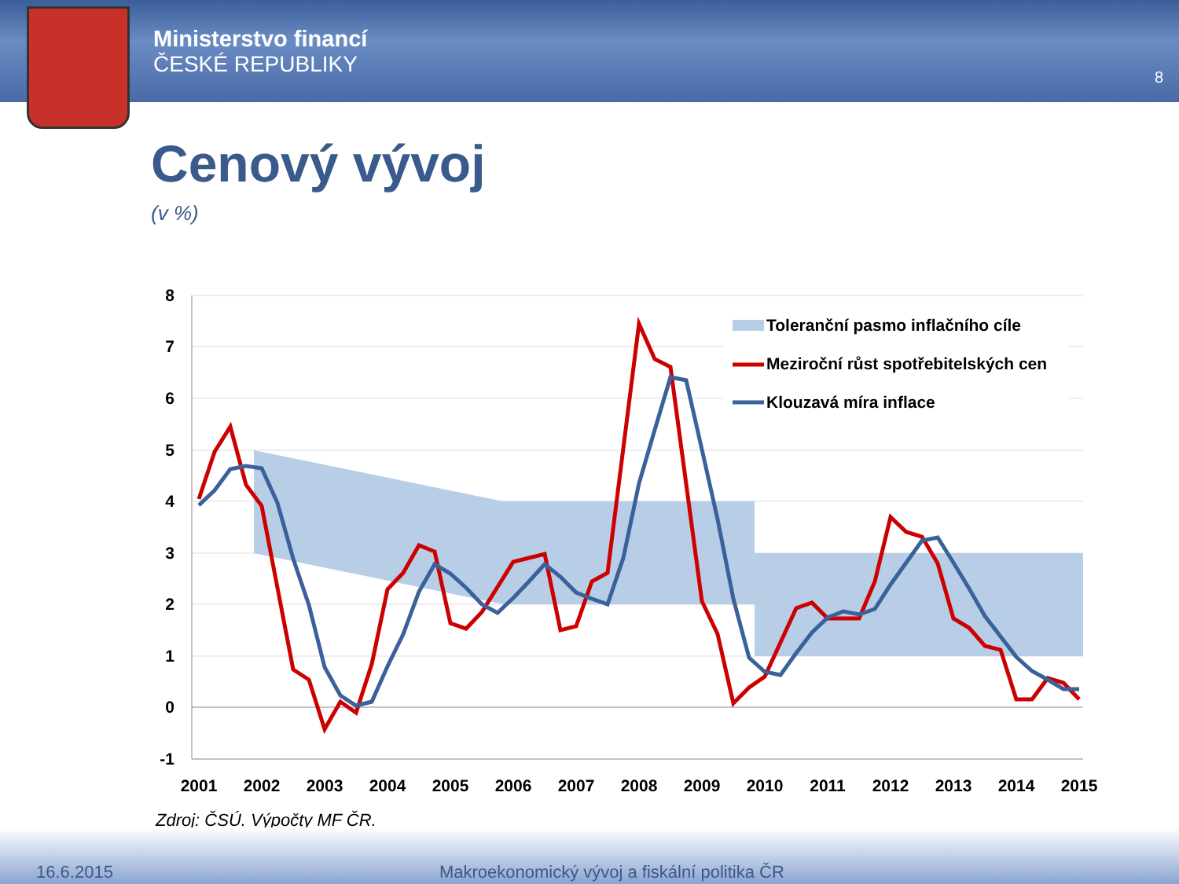Ministerstvo financí
ČESKÉ REPUBLIKY
8
Cenový vývoj
(v %)
Toleranční pasmo inflačního cíle
Meziroční růst spotřebitelských cen
Klouzavá míra inflace
8
7
6
5
4
3
2
1
0
-1
2001
2002
2003
2004
2005
2006
2007
2008
2009
2010
2011
2012
2013
2014
2015
Zdroj: ČSÚ. Výpočty MF ČR.
16.6.2015 Makroekonomický vývoj a fiskální politika ČR